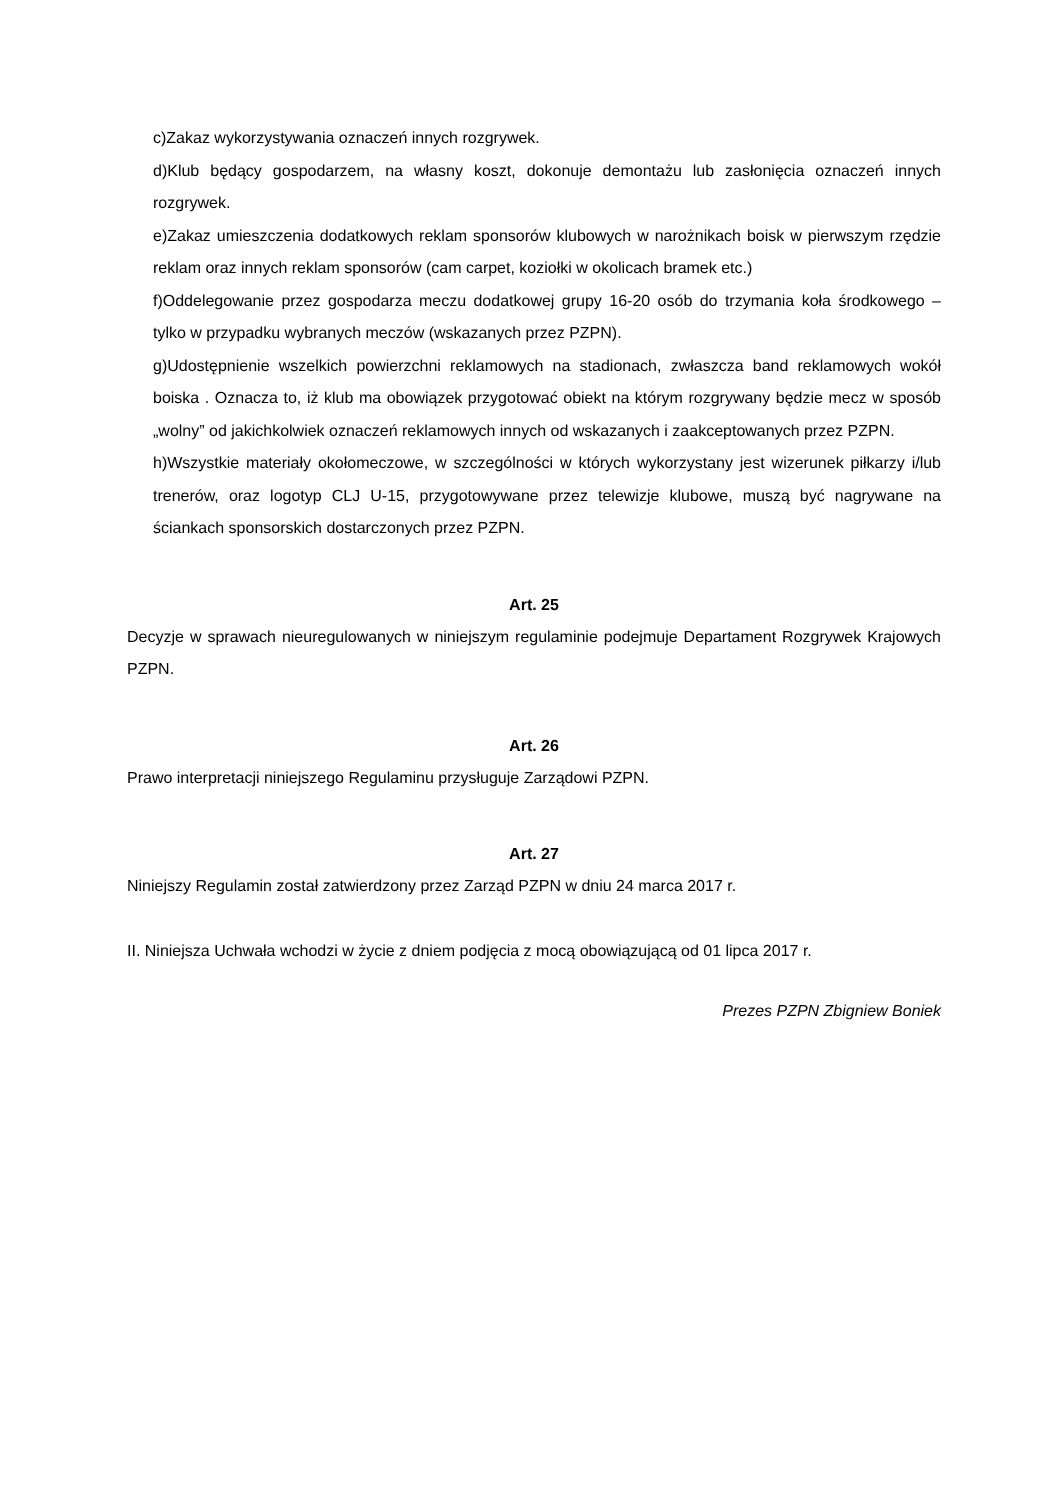c)Zakaz wykorzystywania oznaczeń innych rozgrywek.
d)Klub będący gospodarzem, na własny koszt, dokonuje demontażu lub zasłonięcia oznaczeń innych rozgrywek.
e)Zakaz umieszczenia dodatkowych reklam sponsorów klubowych w narożnikach boisk w pierwszym rzędzie reklam oraz innych reklam sponsorów (cam carpet, koziołki w okolicach bramek etc.)
f)Oddelegowanie przez gospodarza meczu dodatkowej grupy 16-20 osób do trzymania koła środkowego – tylko w przypadku wybranych meczów (wskazanych przez PZPN).
g)Udostępnienie wszelkich powierzchni reklamowych na stadionach, zwłaszcza band reklamowych wokół boiska . Oznacza to, iż klub ma obowiązek przygotować obiekt na którym rozgrywany będzie mecz w sposób „wolny” od jakichkolwiek oznaczeń reklamowych innych od wskazanych i zaakceptowanych przez PZPN.
h)Wszystkie materiały okołomeczowe, w szczególności w których wykorzystany jest wizerunek piłkarzy i/lub trenerów, oraz logotyp CLJ U-15, przygotowywane przez telewizje klubowe, muszą być nagrywane na ściankach sponsorskich dostarczonych przez PZPN.
Art. 25
Decyzje w sprawach nieuregulowanych w niniejszym regulaminie podejmuje Departament Rozgrywek Krajowych PZPN.
Art. 26
Prawo interpretacji niniejszego Regulaminu przysługuje Zarządowi PZPN.
Art. 27
Niniejszy Regulamin został zatwierdzony przez Zarząd PZPN w dniu 24 marca 2017 r.
II. Niniejsza Uchwała wchodzi w życie z dniem podjęcia z mocą obowiązującą od 01 lipca 2017 r.
Prezes PZPN Zbigniew Boniek